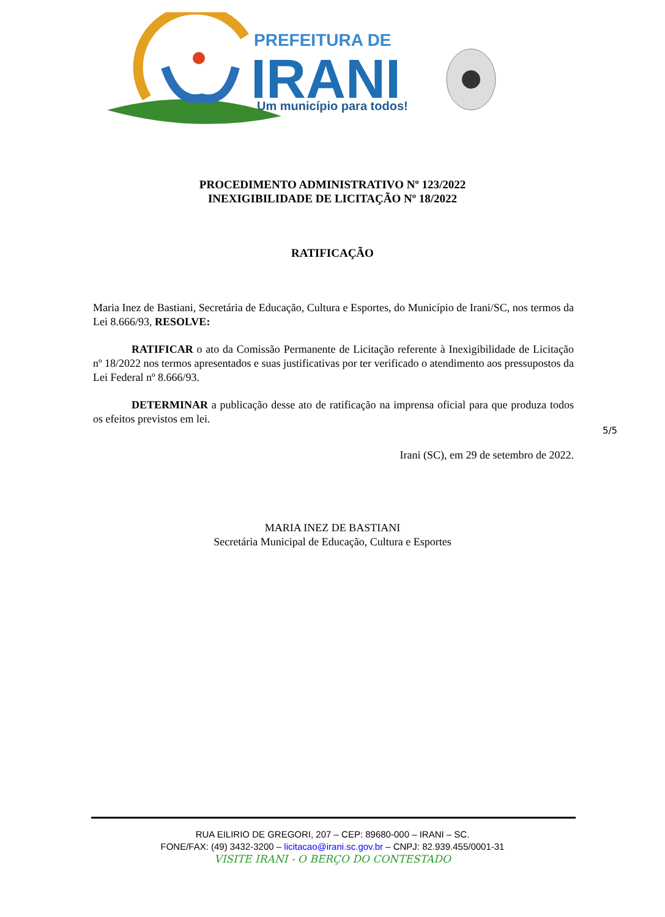PREFEITURA DE
IRANI
Um município para todos!
PROCEDIMENTO ADMINISTRATIVO Nº 123/2022
INEXIGIBILIDADE DE LICITAÇÃO Nº 18/2022
RATIFICAÇÃO
Maria Inez de Bastiani, Secretária de Educação, Cultura e Esportes, do Município de Irani/SC, nos termos da Lei 8.666/93, RESOLVE:
RATIFICAR o ato da Comissão Permanente de Licitação referente à Inexigibilidade de Licitação nº 18/2022 nos termos apresentados e suas justificativas por ter verificado o atendimento aos pressupostos da Lei Federal nº 8.666/93.
DETERMINAR a publicação desse ato de ratificação na imprensa oficial para que produza todos os efeitos previstos em lei.
Irani (SC), em 29 de setembro de 2022.
5/5
MARIA INEZ DE BASTIANI
Secretária Municipal de Educação, Cultura e Esportes
RUA EILIRIO DE GREGORI, 207 – CEP: 89680-000 – IRANI – SC.
FONE/FAX: (49) 3432-3200 – licitacao@irani.sc.gov.br – CNPJ: 82.939.455/0001-31
VISITE IRANI - O BERÇO DO CONTESTADO